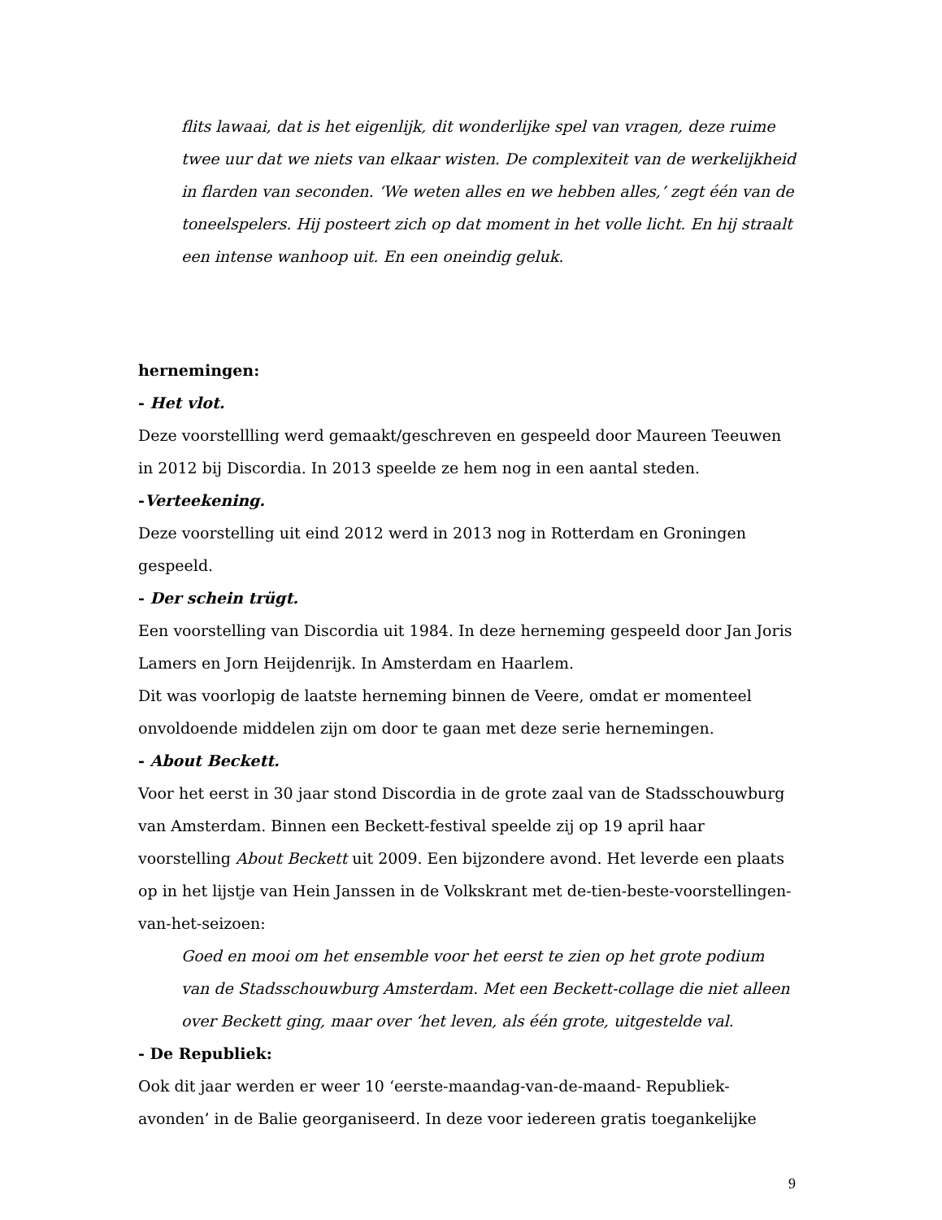flits lawaai, dat is het eigenlijk, dit wonderlijke spel van vragen, deze ruime twee uur dat we niets van elkaar wisten. De complexiteit van de werkelijkheid in flarden van seconden. ‘We weten alles en we hebben alles,’ zegt één van de toneelspelers. Hij posteert zich op dat moment in het volle licht. En hij straalt een intense wanhoop uit. En een oneindig geluk.
hernemingen:
- Het vlot.
Deze voorstellling werd gemaakt/geschreven en gespeeld door Maureen Teeuwen in 2012 bij Discordia. In 2013 speelde ze hem nog in een aantal steden.
-Verteekening.
Deze voorstelling uit eind 2012 werd in 2013 nog in Rotterdam en Groningen gespeeld.
- Der schein trügt.
Een voorstelling van Discordia uit 1984. In deze herneming gespeeld door Jan Joris Lamers en Jorn Heijdenrijk. In Amsterdam en Haarlem.
Dit was voorlopig de laatste herneming binnen de Veere, omdat er momenteel onvoldoende middelen zijn om door te gaan met deze serie hernemingen.
- About Beckett.
Voor het eerst in 30 jaar stond Discordia in de grote zaal van de Stadsschouwburg van Amsterdam. Binnen een Beckett-festival speelde zij op 19 april haar voorstelling About Beckett uit 2009. Een bijzondere avond. Het leverde een plaats op in het lijstje van Hein Janssen in de Volkskrant met de-tien-beste-voorstellingen-van-het-seizoen:
Goed en mooi om het ensemble voor het eerst te zien op het grote podium van de Stadsschouwburg Amsterdam. Met een Beckett-collage die niet alleen over Beckett ging, maar over ‘het leven, als één grote, uitgestelde val.
- De Republiek:
Ook dit jaar werden er weer 10 ‘eerste-maandag-van-de-maand- Republiek-avonden’ in de Balie georganiseerd. In deze voor iedereen gratis toegankelijke
9